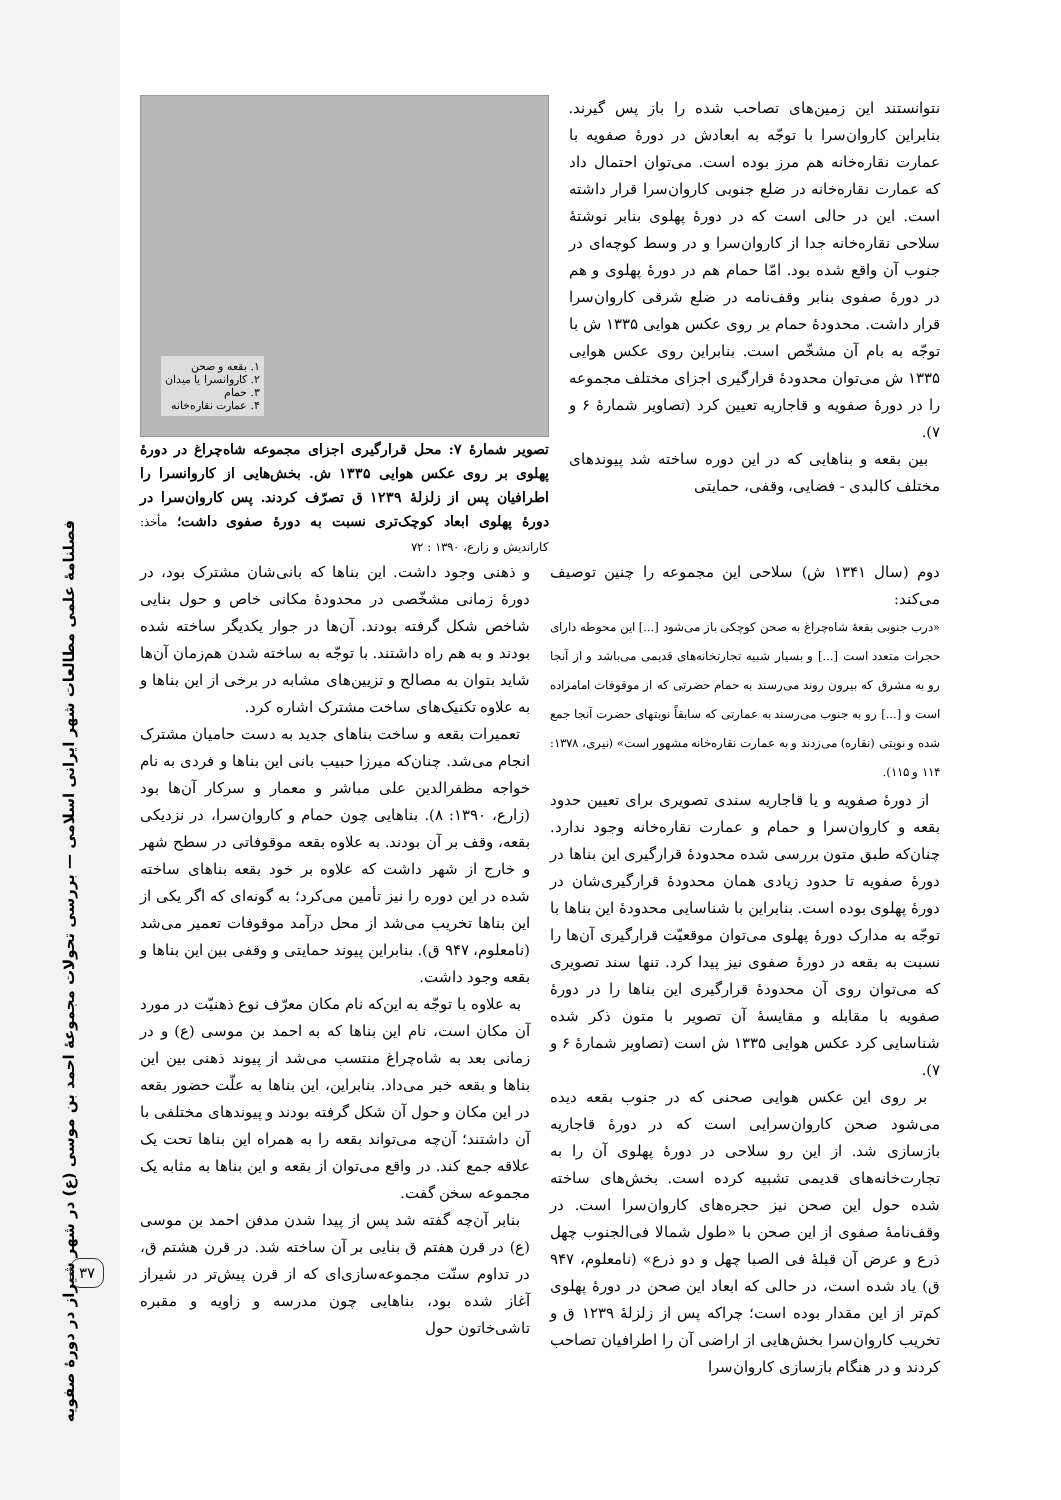نتوانستند این زمین‌های تصاحب شده را باز پس گیرند. بنابراین کاروان‌سرا با توجّه به ابعادش در دورهٔ صفویه با عمارت نقاره‌خانه هم مرز بوده است. می‌توان احتمال داد که عمارت نقاره‌خانه در ضلع جنوبی کاروان‌سرا قرار داشته است. این در حالی است که در دورهٔ پهلوی بنابر نوشتهٔ سلاحی نقاره‌خانه جدا از کاروان‌سرا و در وسط کوچه‌ای در جنوب آن واقع شده بود. امّا حمام هم در دورهٔ پهلوی و هم در دورهٔ صفوی بنابر وقف‌نامه در ضلع شرقی کاروان‌سرا قرار داشت. محدودهٔ حمام بر روی عکس هوایی ۱۳۳۵ ش با توجّه به بام آن مشخّص است. بنابراین روی عکس هوایی ۱۳۳۵ ش می‌توان محدودهٔ قرارگیری اجزای مختلف مجموعه را در دورهٔ صفویه و قاجاریه تعیین کرد (تصاویر شمارهٔ ۶ و ۷).
بین بقعه و بناهایی که در این دوره ساخته شد پیوندهای مختلف کالبدی - فضایی، وقفی، حمایتی
۱. بقعه و صحن
۲. کاروانسرا یا میدان
۳. حمام
۴. عمارت نقاره‌خانه
تصویر شمارهٔ ۷: محل قرارگیری اجزای مجموعه شاه‌چراغ در دورهٔ پهلوی بر روی عکس هوایی ۱۳۳۵ ش. بخش‌هایی از کاروانسرا را اطرافیان پس از زلزلهٔ ۱۲۳۹ ق تصرّف کردند. پس کاروان‌سرا در دورهٔ پهلوی ابعاد کوچک‌تری نسبت به دورهٔ صفوی داشت؛ مأخذ: کاراندیش و زارع، ۱۳۹۰ : ۷۲
و ذهنی وجود داشت. این بناها که بانی‌شان مشترک بود، در دورهٔ زمانی مشخّصی در محدودهٔ مکانی خاص و حول بنایی شاخص شکل گرفته بودند. آن‌ها در جوار یکدیگر ساخته شده بودند و به هم راه داشتند. با توجّه به ساخته شدن هم‌زمان آن‌ها شاید بتوان به مصالح و تزیین‌های مشابه در برخی از این بناها و به علاوه تکنیک‌های ساخت مشترک اشاره کرد.
تعمیرات بقعه و ساخت بناهای جدید به دست حامیان مشترک انجام می‌شد. چنان‌که میرزا حبیب بانی این بناها و فردی به نام خواجه مظفرالدین علی مباشر و معمار و سرکار آن‌ها بود (زارع، ۱۳۹۰: ۸). بناهایی چون حمام و کاروان‌سرا، در نزدیکی بقعه، وقف بر آن بودند. به علاوه بقعه موقوفاتی در سطح شهر و خارج از شهر داشت که علاوه بر خود بقعه بناهای ساخته شده در این دوره را نیز تأمین می‌کرد؛ به گونه‌ای که اگر یکی از این بناها تخریب می‌شد از محل درآمد موقوفات تعمیر می‌شد (نامعلوم، ۹۴۷ ق). بنابراین پیوند حمایتی و وقفی بین این بناها و بقعه وجود داشت.
به علاوه با توجّه به این‌که نام مکان معرّف نوع ذهنیّت در مورد آن مکان است، نام این بناها که به احمد بن موسی (ع) و در زمانی بعد به شاه‌چراغ منتسب می‌شد از پیوند ذهنی بین این بناها و بقعه خبر می‌داد. بنابراین، این بناها به علّت حضور بقعه در این مکان و حول آن شکل گرفته بودند و پیوندهای مختلفی با آن داشتند؛ آن‌چه می‌تواند بقعه را به همراه این بناها تحت یک علاقه جمع کند. در واقع می‌توان از بقعه و این بناها به مثابه یک مجموعه سخن گفت.
بنابر آن‌چه گفته شد پس از پیدا شدن مدفن احمد بن موسی (ع) در قرن هفتم ق بنایی بر آن ساخته شد. در قرن هشتم ق، در تداوم سنّت مجموعه‌سازی‌ای که از قرن پیش‌تر در شیراز آغاز شده بود، بناهایی چون مدرسه و زاویه و مقبره تاشی‌خاتون حول
دوم (سال ۱۳۴۱ ش) سلاحی این مجموعه را چنین توصیف می‌کند:
«درب جنوبی بقعهٔ شاه‌چراغ به صحن کوچکی باز می‌شود [...] این محوطه دارای حجرات متعدد است [...] و بسیار شبیه تجارتخانه‌های قدیمی می‌باشد و از آنجا رو به مشرق که بیرون روند می‌رسند به حمام حضرتی که از موقوفات امامزاده است و [...] رو به جنوب می‌رسند به عمارتی که سابقاً نوبتهای حضرت آنجا جمع شده و نوبتی (نقاره) می‌زدند و به عمارت نقاره‌خانه مشهور است» (نیری، ۱۳۷۸: ۱۱۴ و ۱۱۵).
از دورهٔ صفویه و یا قاجاریه سندی تصویری برای تعیین حدود بقعه و کاروان‌سرا و حمام و عمارت نقاره‌خانه وجود ندارد. چنان‌که طبق متون بررسی شده محدودهٔ قرارگیری این بناها در دورهٔ صفویه تا حدود زیادی همان محدودهٔ قرارگیری‌شان در دورهٔ پهلوی بوده است. بنابراین با شناسایی محدودهٔ این بناها با توجّه به مدارک دورهٔ پهلوی می‌توان موقعیّت قرارگیری آن‌ها را نسبت به بقعه در دورهٔ صفوی نیز پیدا کرد. تنها سند تصویری که می‌توان روی آن محدودهٔ قرارگیری این بناها را در دورهٔ صفویه با مقابله و مقایسهٔ آن تصویر با متون ذکر شده شناسایی کرد عکس هوایی ۱۳۳۵ ش است (تصاویر شمارهٔ ۶ و ۷).
بر روی این عکس هوایی صحنی که در جنوب بقعه دیده می‌شود صحن کاروان‌سرایی است که در دورهٔ قاجاریه بازسازی شد. از این رو سلاحی در دورهٔ پهلوی آن را به تجارت‌خانه‌های قدیمی تشبیه کرده است. بخش‌های ساخته شده حول این صحن نیز حجره‌های کاروان‌سرا است. در وقف‌نامهٔ صفوی از این صحن با «طول شمالا فی‌الجنوب چهل ذرع و عرض آن قبلهٔ فی الصبا چهل و دو ذرع» (نامعلوم، ۹۴۷ ق) یاد شده است، در حالی که ابعاد این صحن در دورهٔ پهلوی کم‌تر از این مقدار بوده است؛ چراکه پس از زلزلهٔ ۱۲۳۹ ق و تخریب کاروان‌سرا بخش‌هایی از اراضی آن را اطرافیان تصاحب کردند و در هنگام بازسازی کاروان‌سرا
فصلنامهٔ علمی مطالعات شهر ایرانی اسلامی — بررسی تحولات مجموعهٔ احمد بن موسی (ع) در شهر شیراز در دورهٔ صفویه
۳۷